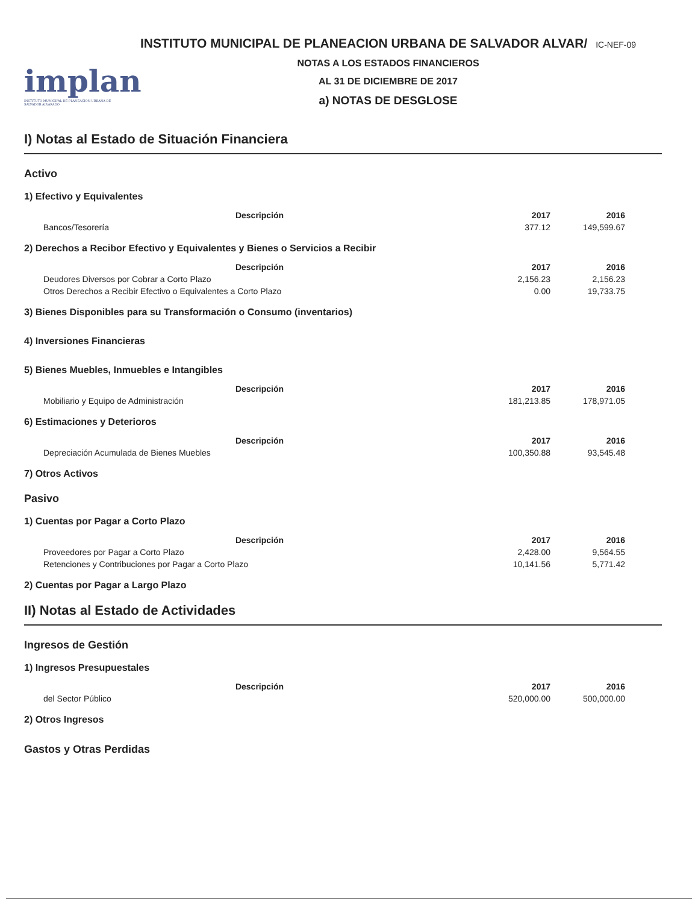implan
INSTITUTO MUNICIPAL DE PLANEACION URBANA DE SALVADOR ALVARADO
INSTITUTO MUNICIPAL DE PLANEACION URBANA DE SALVADOR ALVAR/ IC-NEF-09
NOTAS A LOS ESTADOS FINANCIEROS
AL 31 DE DICIEMBRE DE 2017
a) NOTAS DE DESGLOSE
I) Notas al Estado de Situación Financiera
Activo
1) Efectivo y Equivalentes
| Descripción | 2017 | 2016 |
| --- | --- | --- |
| Bancos/Tesorería | 377.12 | 149,599.67 |
2) Derechos a Recibor Efectivo y Equivalentes y Bienes o Servicios a Recibir
| Descripción | 2017 | 2016 |
| --- | --- | --- |
| Deudores Diversos por Cobrar a Corto Plazo | 2,156.23 | 2,156.23 |
| Otros Derechos a Recibir Efectivo o Equivalentes a Corto Plazo | 0.00 | 19,733.75 |
3) Bienes Disponibles para su Transformación o Consumo (inventarios)
4) Inversiones Financieras
5) Bienes Muebles, Inmuebles e Intangibles
| Descripción | 2017 | 2016 |
| --- | --- | --- |
| Mobiliario y Equipo de Administración | 181,213.85 | 178,971.05 |
6) Estimaciones y Deterioros
| Descripción | 2017 | 2016 |
| --- | --- | --- |
| Depreciación Acumulada de Bienes Muebles | 100,350.88 | 93,545.48 |
7) Otros Activos
Pasivo
1) Cuentas por Pagar a Corto Plazo
| Descripción | 2017 | 2016 |
| --- | --- | --- |
| Proveedores por Pagar a Corto Plazo | 2,428.00 | 9,564.55 |
| Retenciones y Contribuciones por Pagar a Corto Plazo | 10,141.56 | 5,771.42 |
2) Cuentas por Pagar a Largo Plazo
II) Notas al Estado de Actividades
Ingresos de Gestión
1) Ingresos Presupuestales
| Descripción | 2017 | 2016 |
| --- | --- | --- |
| del Sector Público | 520,000.00 | 500,000.00 |
2) Otros Ingresos
Gastos y Otras Perdidas